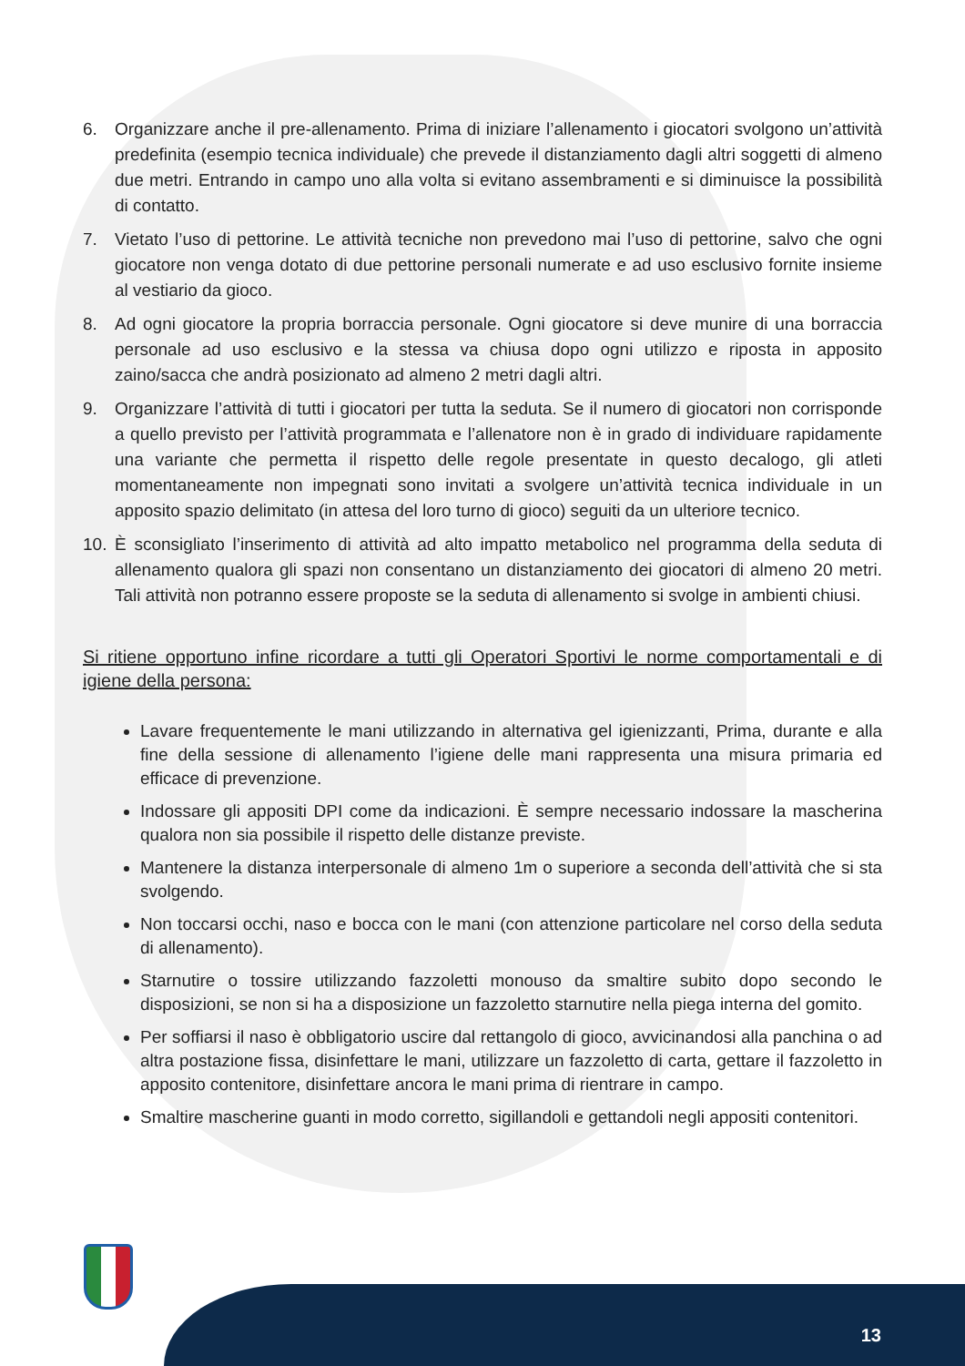6. Organizzare anche il pre-allenamento. Prima di iniziare l’allenamento i giocatori svolgono un’attività predefinita (esempio tecnica individuale) che prevede il distanziamento dagli altri soggetti di almeno due metri. Entrando in campo uno alla volta si evitano assembramenti e si diminuisce la possibilità di contatto.
7. Vietato l’uso di pettorine. Le attività tecniche non prevedono mai l’uso di pettorine, salvo che ogni giocatore non venga dotato di due pettorine personali numerate e ad uso esclusivo fornite insieme al vestiario da gioco.
8. Ad ogni giocatore la propria borraccia personale. Ogni giocatore si deve munire di una borraccia personale ad uso esclusivo e la stessa va chiusa dopo ogni utilizzo e riposta in apposito zaino/sacca che andrà posizionato ad almeno 2 metri dagli altri.
9. Organizzare l’attività di tutti i giocatori per tutta la seduta. Se il numero di giocatori non corrisponde a quello previsto per l’attività programmata e l’allenatore non è in grado di individuare rapidamente una variante che permetta il rispetto delle regole presentate in questo decalogo, gli atleti momentaneamente non impegnati sono invitati a svolgere un’attività tecnica individuale in un apposito spazio delimitato (in attesa del loro turno di gioco) seguiti da un ulteriore tecnico.
10. È sconsigliato l’inserimento di attività ad alto impatto metabolico nel programma della seduta di allenamento qualora gli spazi non consentano un distanziamento dei giocatori di almeno 20 metri. Tali attività non potranno essere proposte se la seduta di allenamento si svolge in ambienti chiusi.
Si ritiene opportuno infine ricordare a tutti gli Operatori Sportivi le norme comportamentali e di igiene della persona:
Lavare frequentemente le mani utilizzando in alternativa gel igienizzanti, Prima, durante e alla fine della sessione di allenamento l’igiene delle mani rappresenta una misura primaria ed efficace di prevenzione.
Indossare gli appositi DPI come da indicazioni. È sempre necessario indossare la mascherina qualora non sia possibile il rispetto delle distanze previste.
Mantenere la distanza interpersonale di almeno 1m o superiore a seconda dell’attività che si sta svolgendo.
Non toccarsi occhi, naso e bocca con le mani (con attenzione particolare nel corso della seduta di allenamento).
Starnutire o tossire utilizzando fazzoletti monouso da smaltire subito dopo secondo le disposizioni, se non si ha a disposizione un fazzoletto starnutire nella piega interna del gomito.
Per soffiarsi il naso è obbligatorio uscire dal rettangolo di gioco, avvicinandosi alla panchina o ad altra postazione fissa, disinfettare le mani, utilizzare un fazzoletto di carta, gettare il fazzoletto in apposito contenitore, disinfettare ancora le mani prima di rientrare in campo.
Smaltire mascherine guanti in modo corretto, sigillandoli e gettandoli negli appositi contenitori.
13